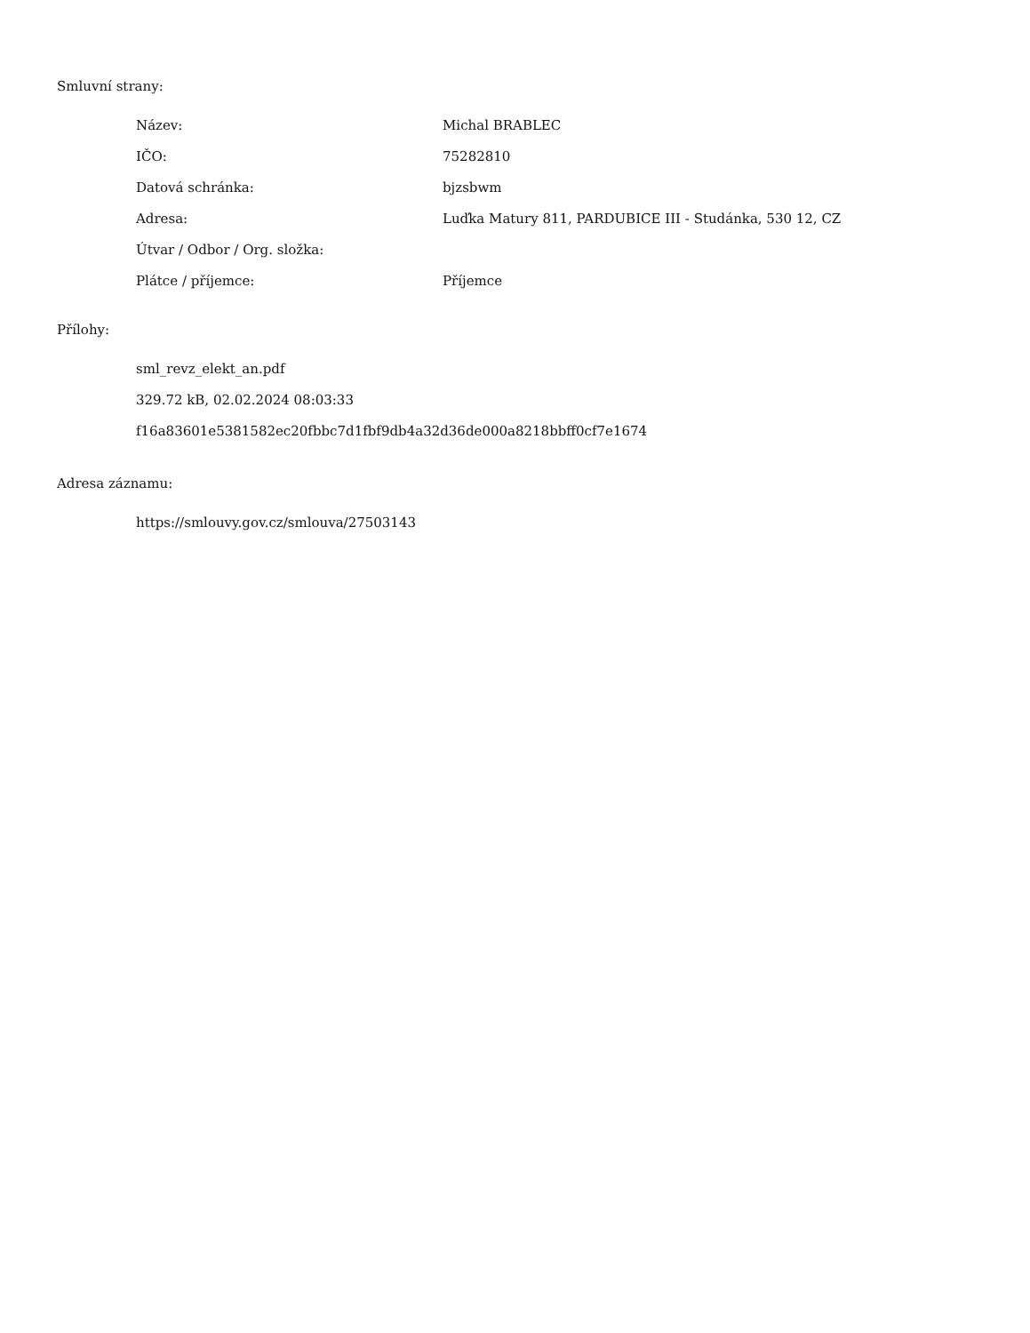Smluvní strany:
| Název: | Michal BRABLEC |
| IČO: | 75282810 |
| Datová schránka: | bjzsbwm |
| Adresa: | Luďka Matury 811, PARDUBICE III - Studánka, 530 12, CZ |
| Útvar / Odbor / Org. složka: | |
| Plátce / příjemce: | Příjemce |
Přílohy:
sml_revz_elekt_an.pdf
329.72 kB, 02.02.2024 08:03:33
f16a83601e5381582ec20fbbc7d1fbf9db4a32d36de000a8218bbff0cf7e1674
Adresa záznamu:
https://smlouvy.gov.cz/smlouva/27503143